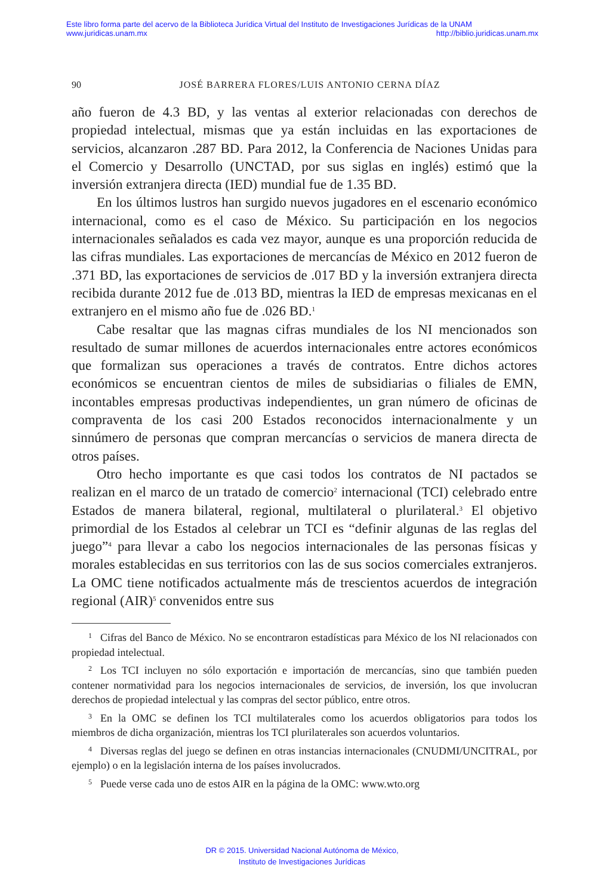Este libro forma parte del acervo de la Biblioteca Jurídica Virtual del Instituto de Investigaciones Jurídicas de la UNAM
www.juridicas.unam.mx http://biblio.juridicas.unam.mx
90 JOSÉ BARRERA FLORES/LUIS ANTONIO CERNA DÍAZ
año fueron de 4.3 BD, y las ventas al exterior relacionadas con derechos de propiedad intelectual, mismas que ya están incluidas en las exportaciones de servicios, alcanzaron .287 BD. Para 2012, la Conferencia de Naciones Unidas para el Comercio y Desarrollo (UNCTAD, por sus siglas en inglés) estimó que la inversión extranjera directa (IED) mundial fue de 1.35 BD.
En los últimos lustros han surgido nuevos jugadores en el escenario económico internacional, como es el caso de México. Su participación en los negocios internacionales señalados es cada vez mayor, aunque es una proporción reducida de las cifras mundiales. Las exportaciones de mercancías de México en 2012 fueron de .371 BD, las exportaciones de servicios de .017 BD y la inversión extranjera directa recibida durante 2012 fue de .013 BD, mientras la IED de empresas mexicanas en el extranjero en el mismo año fue de .026 BD.<sup>1</sup>
Cabe resaltar que las magnas cifras mundiales de los NI mencionados son resultado de sumar millones de acuerdos internacionales entre actores económicos que formalizan sus operaciones a través de contratos. Entre dichos actores económicos se encuentran cientos de miles de subsidiarias o filiales de EMN, incontables empresas productivas independientes, un gran número de oficinas de compraventa de los casi 200 Estados reconocidos internacionalmente y un sinnúmero de personas que compran mercancías o servicios de manera directa de otros países.
Otro hecho importante es que casi todos los contratos de NI pactados se realizan en el marco de un tratado de comercio<sup>2</sup> internacional (TCI) celebrado entre Estados de manera bilateral, regional, multilateral o plurilateral.<sup>3</sup> El objetivo primordial de los Estados al celebrar un TCI es “definir algunas de las reglas del juego”<sup>4</sup> para llevar a cabo los negocios internacionales de las personas físicas y morales establecidas en sus territorios con las de sus socios comerciales extranjeros. La OMC tiene notificados actualmente más de trescientos acuerdos de integración regional (AIR)<sup>5</sup> convenidos entre sus
1 Cifras del Banco de México. No se encontraron estadísticas para México de los NI relacionados con propiedad intelectual.
2 Los TCI incluyen no sólo exportación e importación de mercancías, sino que también pueden contener normatividad para los negocios internacionales de servicios, de inversión, los que involucran derechos de propiedad intelectual y las compras del sector público, entre otros.
3 En la OMC se definen los TCI multilaterales como los acuerdos obligatorios para todos los miembros de dicha organización, mientras los TCI plurilaterales son acuerdos voluntarios.
4 Diversas reglas del juego se definen en otras instancias internacionales (CNUDMI/UNCITRAL, por ejemplo) o en la legislación interna de los países involucrados.
5 Puede verse cada uno de estos AIR en la página de la OMC: www.wto.org
DR © 2015. Universidad Nacional Autónoma de México,
Instituto de Investigaciones Jurídicas